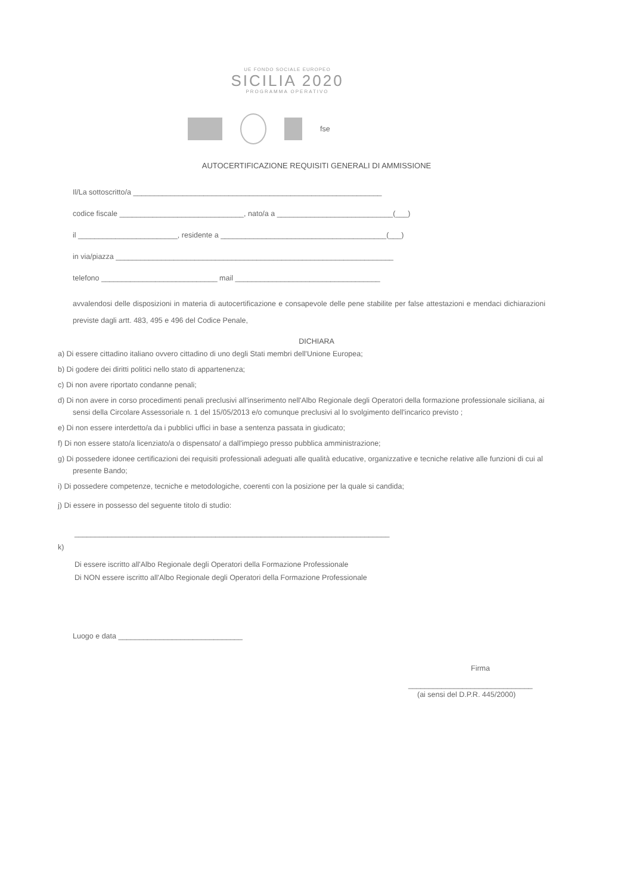UE FONDO SOCIALE EUROPEO
SICILIA 2020
PROGRAMMA OPERATIVO
fse
AUTOCERTIFICAZIONE REQUISITI GENERALI DI AMMISSIONE
Il/La sottoscritto/a ____________________________________________________________
codice fiscale ______________________________, nato/a a ____________________________(___)
il ________________________, residente a ________________________________________(___)
in via/piazza ___________________________________________________________________
telefono ____________________________ mail ___________________________________
avvalendosi delle disposizioni in materia di autocertificazione e consapevole delle pene stabilite per false attestazioni e mendaci dichiarazioni previste dagli artt. 483, 495 e 496 del Codice Penale,
DICHIARA
a) Di essere cittadino italiano ovvero cittadino di uno degli Stati membri dell'Unione Europea;
b) Di godere dei diritti politici nello stato di appartenenza;
c) Di non avere riportato condanne penali;
d) Di non avere in corso procedimenti penali preclusivi all'inserimento nell'Albo Regionale degli Operatori della formazione professionale siciliana, ai sensi della Circolare Assessoriale n. 1 del 15/05/2013 e/o comunque preclusivi al lo svolgimento dell'incarico previsto ;
e) Di non essere interdetto/a da i pubblici uffici in base a sentenza passata in giudicato;
f) Di non essere stato/a licenziato/a o dispensato/ a dall'impiego presso pubblica amministrazione;
g) Di possedere idonee certificazioni dei requisiti professionali adeguati alle qualità educative, organizzative e tecniche relative alle funzioni di cui al presente Bando;
i) Di possedere competenze, tecniche e metodologiche, coerenti con la posizione per la quale si candida;
j) Di essere in possesso del seguente titolo di studio:
____________________________________________________________________________
k)
Di essere iscritto all'Albo Regionale degli Operatori della Formazione Professionale
Di NON essere iscritto all'Albo Regionale degli Operatori della Formazione Professionale
Luogo e data ______________________________
Firma
______________________________
(ai sensi del D.P.R. 445/2000)